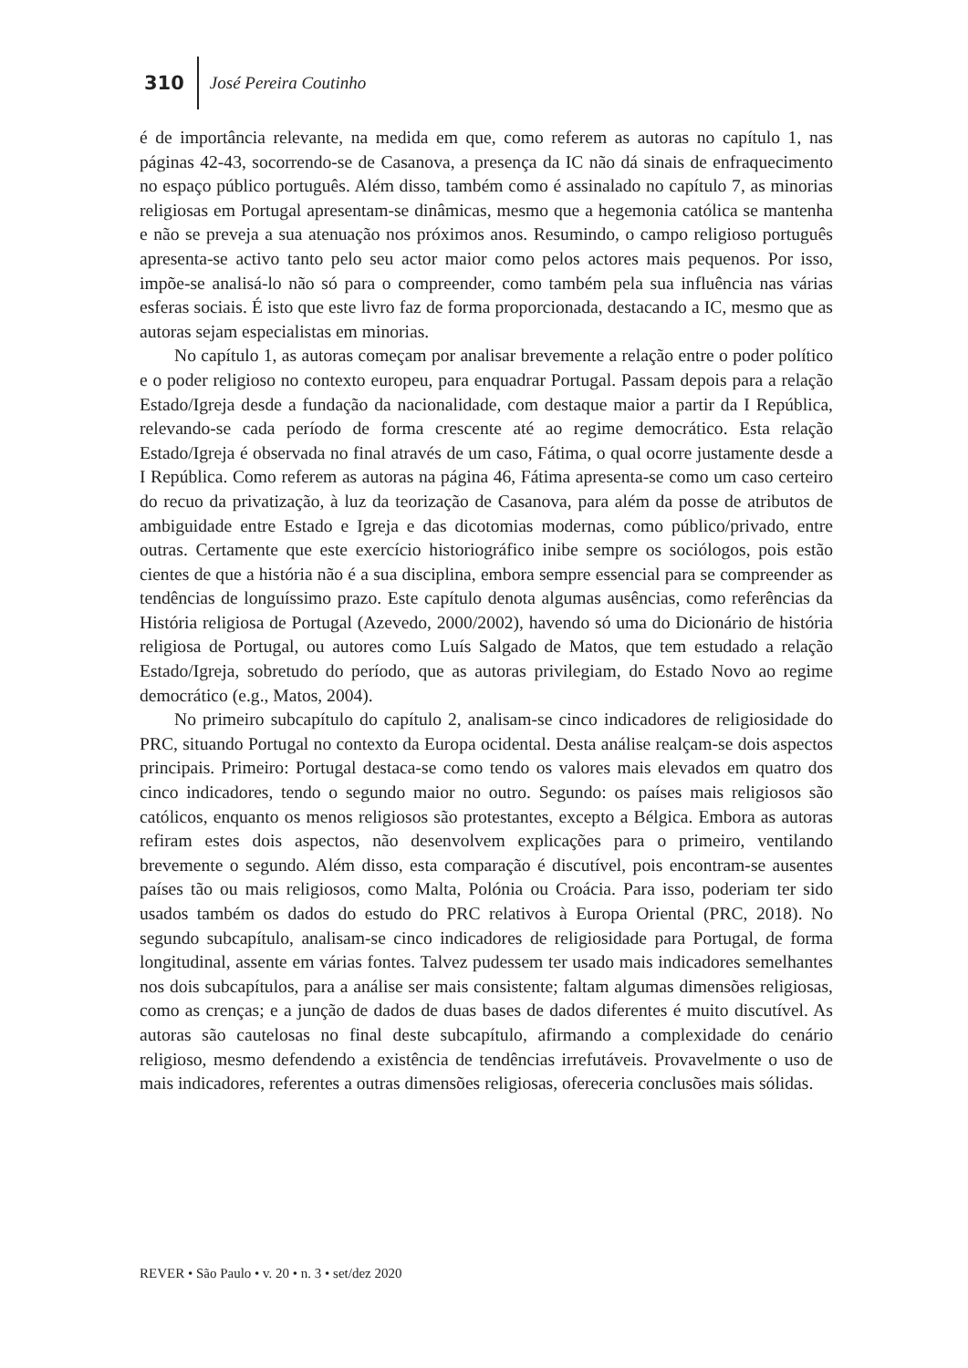310 José Pereira Coutinho
é de importância relevante, na medida em que, como referem as autoras no capítulo 1, nas páginas 42-43, socorrendo-se de Casanova, a presença da IC não dá sinais de enfraquecimento no espaço público português. Além disso, também como é assinalado no capítulo 7, as minorias religiosas em Portugal apresentam-se dinâmicas, mesmo que a hegemonia católica se mantenha e não se preveja a sua atenuação nos próximos anos. Resumindo, o campo religioso português apresenta-se activo tanto pelo seu actor maior como pelos actores mais pequenos. Por isso, impõe-se analisá-lo não só para o compreender, como também pela sua influência nas várias esferas sociais. É isto que este livro faz de forma proporcionada, destacando a IC, mesmo que as autoras sejam especialistas em minorias.
No capítulo 1, as autoras começam por analisar brevemente a relação entre o poder político e o poder religioso no contexto europeu, para enquadrar Portugal. Passam depois para a relação Estado/Igreja desde a fundação da nacionalidade, com destaque maior a partir da I República, relevando-se cada período de forma crescente até ao regime democrático. Esta relação Estado/Igreja é observada no final através de um caso, Fátima, o qual ocorre justamente desde a I República. Como referem as autoras na página 46, Fátima apresenta-se como um caso certeiro do recuo da privatização, à luz da teorização de Casanova, para além da posse de atributos de ambiguidade entre Estado e Igreja e das dicotomias modernas, como público/privado, entre outras. Certamente que este exercício historiográfico inibe sempre os sociólogos, pois estão cientes de que a história não é a sua disciplina, embora sempre essencial para se compreender as tendências de longuíssimo prazo. Este capítulo denota algumas ausências, como referências da História religiosa de Portugal (Azevedo, 2000/2002), havendo só uma do Dicionário de história religiosa de Portugal, ou autores como Luís Salgado de Matos, que tem estudado a relação Estado/Igreja, sobretudo do período, que as autoras privilegiam, do Estado Novo ao regime democrático (e.g., Matos, 2004).
No primeiro subcapítulo do capítulo 2, analisam-se cinco indicadores de religiosidade do PRC, situando Portugal no contexto da Europa ocidental. Desta análise realçam-se dois aspectos principais. Primeiro: Portugal destaca-se como tendo os valores mais elevados em quatro dos cinco indicadores, tendo o segundo maior no outro. Segundo: os países mais religiosos são católicos, enquanto os menos religiosos são protestantes, excepto a Bélgica. Embora as autoras refiram estes dois aspectos, não desenvolvem explicações para o primeiro, ventilando brevemente o segundo. Além disso, esta comparação é discutível, pois encontram-se ausentes países tão ou mais religiosos, como Malta, Polónia ou Croácia. Para isso, poderiam ter sido usados também os dados do estudo do PRC relativos à Europa Oriental (PRC, 2018). No segundo subcapítulo, analisam-se cinco indicadores de religiosidade para Portugal, de forma longitudinal, assente em várias fontes. Talvez pudessem ter usado mais indicadores semelhantes nos dois subcapítulos, para a análise ser mais consistente; faltam algumas dimensões religiosas, como as crenças; e a junção de dados de duas bases de dados diferentes é muito discutível. As autoras são cautelosas no final deste subcapítulo, afirmando a complexidade do cenário religioso, mesmo defendendo a existência de tendências irrefutáveis. Provavelmente o uso de mais indicadores, referentes a outras dimensões religiosas, ofereceria conclusões mais sólidas.
REVER • São Paulo • v. 20 • n. 3 • set/dez 2020